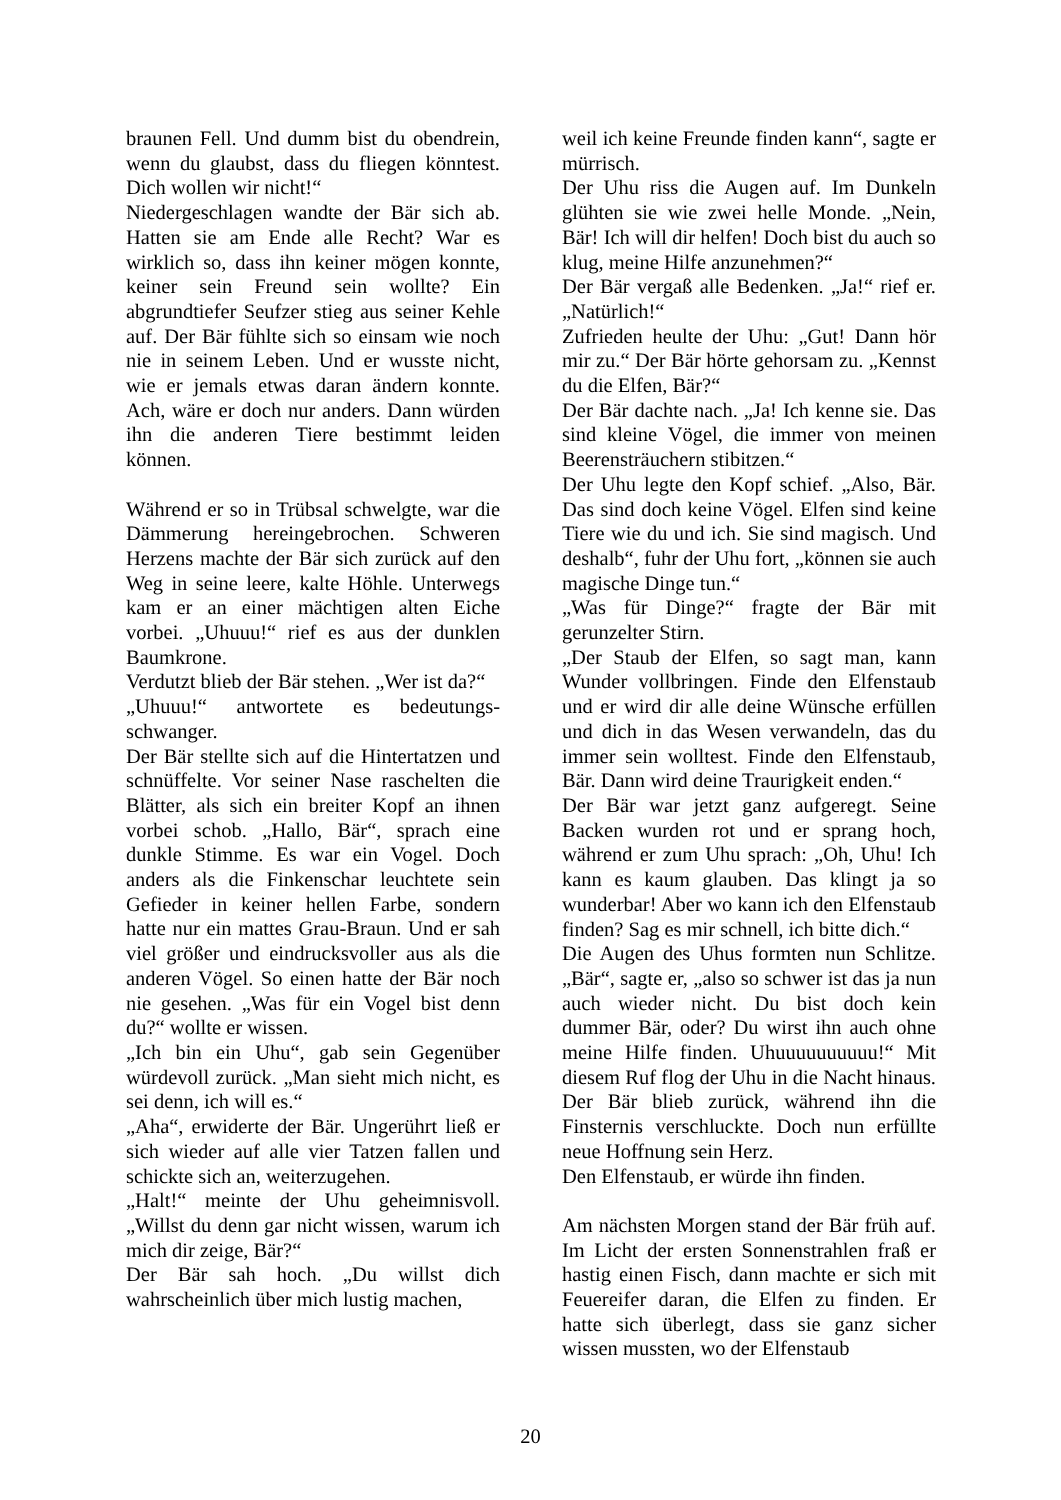braunen Fell. Und dumm bist du obendrein, wenn du glaubst, dass du fliegen könntest. Dich wollen wir nicht!“
Niedergeschlagen wandte der Bär sich ab. Hatten sie am Ende alle Recht? War es wirklich so, dass ihn keiner mögen konnte, keiner sein Freund sein wollte? Ein abgrundtiefer Seufzer stieg aus seiner Kehle auf. Der Bär fühlte sich so einsam wie noch nie in seinem Leben. Und er wusste nicht, wie er jemals etwas daran ändern konnte. Ach, wäre er doch nur anders. Dann würden ihn die anderen Tiere bestimmt leiden können.
Während er so in Trübsal schwelgte, war die Dämmerung hereingebrochen. Schweren Herzens machte der Bär sich zurück auf den Weg in seine leere, kalte Höhle. Unterwegs kam er an einer mächtigen alten Eiche vorbei. „Uhuuu!“ rief es aus der dunklen Baumkrone.
Verdutzt blieb der Bär stehen. „Wer ist da?“
„Uhuuu!“ antwortete es bedeutungs-schwanger.
Der Bär stellte sich auf die Hintertatzen und schnüffelte. Vor seiner Nase raschelten die Blätter, als sich ein breiter Kopf an ihnen vorbei schob. „Hallo, Bär“, sprach eine dunkle Stimme. Es war ein Vogel. Doch anders als die Finkenschar leuchtete sein Gefieder in keiner hellen Farbe, sondern hatte nur ein mattes Grau-Braun. Und er sah viel größer und eindrucksvoller aus als die anderen Vögel. So einen hatte der Bär noch nie gesehen. „Was für ein Vogel bist denn du?“ wollte er wissen.
„Ich bin ein Uhu“, gab sein Gegenüber würdevoll zurück. „Man sieht mich nicht, es sei denn, ich will es.“
„Aha“, erwiderte der Bär. Ungerührt ließ er sich wieder auf alle vier Tatzen fallen und schickte sich an, weiterzugehen.
„Halt!“ meinte der Uhu geheimnisvoll. „Willst du denn gar nicht wissen, warum ich mich dir zeige, Bär?“
Der Bär sah hoch. „Du willst dich wahrscheinlich über mich lustig machen,
weil ich keine Freunde finden kann“, sagte er mürrisch.
Der Uhu riss die Augen auf. Im Dunkeln glühten sie wie zwei helle Monde. „Nein, Bär! Ich will dir helfen! Doch bist du auch so klug, meine Hilfe anzunehmen?“
Der Bär vergaß alle Bedenken. „Ja!“ rief er. „Natürlich!“
Zufrieden heulte der Uhu: „Gut! Dann hör mir zu.“ Der Bär hörte gehorsam zu. „Kennst du die Elfen, Bär?“
Der Bär dachte nach. „Ja! Ich kenne sie. Das sind kleine Vögel, die immer von meinen Beerensträuchern stibitzen.“
Der Uhu legte den Kopf schief. „Also, Bär. Das sind doch keine Vögel. Elfen sind keine Tiere wie du und ich. Sie sind magisch. Und deshalb“, fuhr der Uhu fort, „können sie auch magische Dinge tun.“
„Was für Dinge?“ fragte der Bär mit gerunzelter Stirn.
„Der Staub der Elfen, so sagt man, kann Wunder vollbringen. Finde den Elfenstaub und er wird dir alle deine Wünsche erfüllen und dich in das Wesen verwandeln, das du immer sein wolltest. Finde den Elfenstaub, Bär. Dann wird deine Traurigkeit enden.“
Der Bär war jetzt ganz aufgeregt. Seine Backen wurden rot und er sprang hoch, während er zum Uhu sprach: „Oh, Uhu! Ich kann es kaum glauben. Das klingt ja so wunderbar! Aber wo kann ich den Elfenstaub finden? Sag es mir schnell, ich bitte dich.“
Die Augen des Uhus formten nun Schlitze. „Bär“, sagte er, „also so schwer ist das ja nun auch wieder nicht. Du bist doch kein dummer Bär, oder? Du wirst ihn auch ohne meine Hilfe finden. Uhuuuuuuuuuu!“ Mit diesem Ruf flog der Uhu in die Nacht hinaus. Der Bär blieb zurück, während ihn die Finsternis verschluckte. Doch nun erfüllte neue Hoffnung sein Herz.
Den Elfenstaub, er würde ihn finden.
Am nächsten Morgen stand der Bär früh auf. Im Licht der ersten Sonnenstrahlen fraß er hastig einen Fisch, dann machte er sich mit Feuereifer daran, die Elfen zu finden. Er hatte sich überlegt, dass sie ganz sicher wissen mussten, wo der Elfenstaub
20